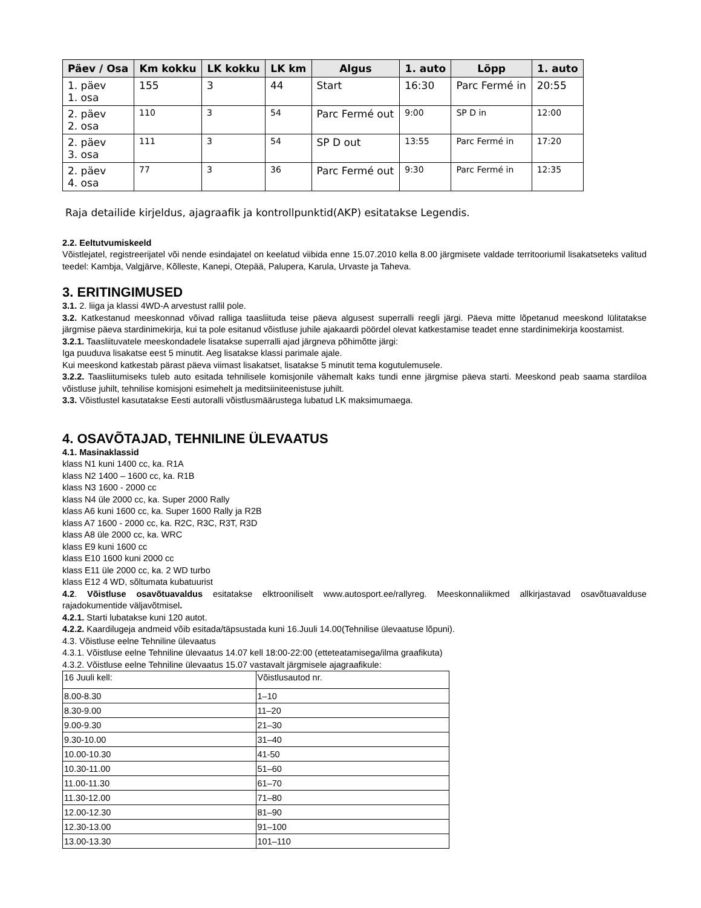| Päev / Osa | Km kokku | LK kokku | LK km | Algus | 1. auto | Lõpp | 1. auto |
| --- | --- | --- | --- | --- | --- | --- | --- |
| 1. päev 1. osa | 155 | 3 | 44 | Start | 16:30 | Parc Fermé in | 20:55 |
| 2. päev 2. osa | 110 | 3 | 54 | Parc Fermé out | 9:00 | SP D in | 12:00 |
| 2. päev 3. osa | 111 | 3 | 54 | SP D out | 13:55 | Parc Fermé in | 17:20 |
| 2. päev 4. osa | 77 | 3 | 36 | Parc Fermé out | 9:30 | Parc Fermé in | 12:35 |
Raja detailide kirjeldus, ajagraafik ja kontrollpunktid(AKP) esitatakse Legendis.
2.2. Eeltutvumiskeeld
Võistlejatel, registreerijatel või nende esindajatel on keelatud viibida enne 15.07.2010 kella 8.00 järgmisete valdade territooriumil lisakatseteks valitud teedel: Kambja, Valgjärve, Kõlleste, Kanepi, Otepää, Palupera, Karula, Urvaste ja Taheva.
3. ERITINGIMUSED
3.1. 2. liiga ja klassi 4WD-A arvestust rallil pole.
3.2. Katkestanud meeskonnad võivad ralliga taasliituda teise päeva algusest superralli reegli järgi. Päeva mitte lõpetanud meeskond lülitatakse järgmise päeva stardinimekirja, kui ta pole esitanud võistluse juhile ajakaardi pöördel olevat katkestamise teadet enne stardinimekirja koostamist.
3.2.1. Taasliituvatele meeskondadele lisatakse superralli ajad järgneva põhimõtte järgi:
Iga puuduva lisakatse eest 5 minutit. Aeg lisatakse klassi parimale ajale.
Kui meeskond katkestab pärast päeva viimast lisakatset, lisatakse 5 minutit tema kogutulemusele.
3.2.2. Taasliitumiseks tuleb auto esitada tehnilisele komisjonile vähemalt kaks tundi enne järgmise päeva starti. Meeskond peab saama stardiloa võistluse juhilt, tehnilise komisjoni esimehelt ja meditsiiniteenistuse juhilt.
3.3. Võistlustel kasutatakse Eesti autoralli võistlusmäärustega lubatud LK maksimumaega.
4. OSAVÕTAJAD, TEHNILINE ÜLEVAATUS
4.1. Masinaklassid
klass N1 kuni 1400 cc, ka. R1A
klass N2 1400 – 1600 cc, ka. R1B
klass N3 1600 - 2000 cc
klass N4 üle 2000 cc, ka. Super 2000 Rally
klass A6 kuni 1600 cc, ka. Super 1600 Rally ja R2B
klass A7 1600 - 2000 cc, ka. R2C, R3C, R3T, R3D
klass A8 üle 2000 cc, ka. WRC
klass E9 kuni 1600 cc
klass E10 1600 kuni 2000 cc
klass E11 üle 2000 cc, ka. 2 WD turbo
klass E12 4 WD, sõltumata kubatuurist
4.2. Võistluse osavõtuavaldus esitatakse elktrooniliselt www.autosport.ee/rallyreg. Meeskonnaliikmed allkirjastavad osavõtuavalduse rajadokumentide väljavõtmisel.
4.2.1. Starti lubatakse kuni 120 autot.
4.2.2. Kaardilugeja andmeid võib esitada/täpsustada kuni 16.Juuli 14.00(Tehnilise ülevaatuse lõpuni).
4.3. Võistluse eelne Tehniline ülevaatus
4.3.1. Võistluse eelne Tehniline ülevaatus 14.07 kell 18:00-22:00 (etteteatamisega/ilma graafikuta)
4.3.2. Võistluse eelne Tehniline ülevaatus 15.07 vastavalt järgmisele ajagraafikule:
| 16 Juuli kell: | Võistlusautod nr. |
| 8.00-8.30 | 1–10 |
| 8.30-9.00 | 11–20 |
| 9.00-9.30 | 21–30 |
| 9.30-10.00 | 31–40 |
| 10.00-10.30 | 41-50 |
| 10.30-11.00 | 51–60 |
| 11.00-11.30 | 61–70 |
| 11.30-12.00 | 71–80 |
| 12.00-12.30 | 81–90 |
| 12.30-13.00 | 91–100 |
| 13.00-13.30 | 101–110 |